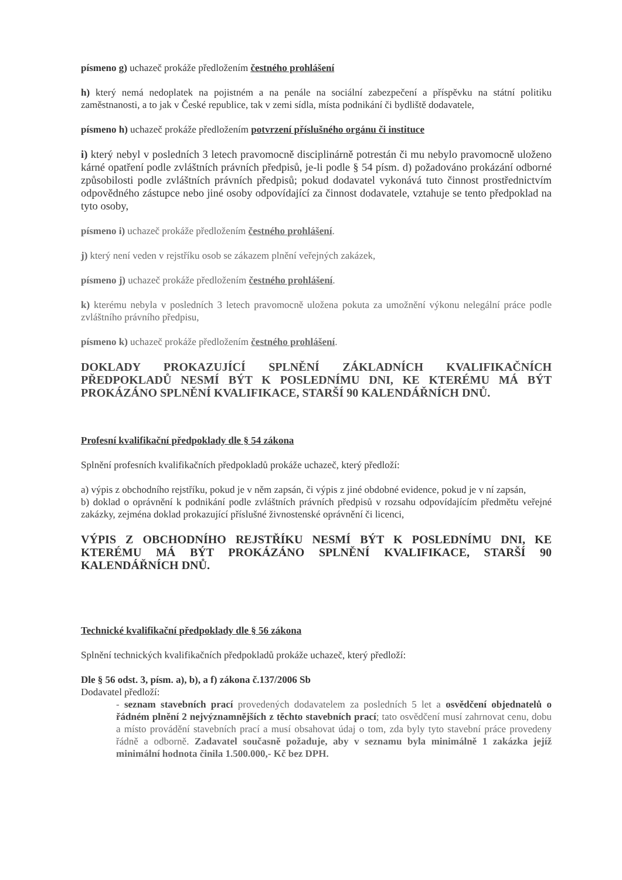písmeno g) uchazeč prokáže předložením čestného prohlášení
h) který nemá nedoplatek na pojistném a na penále na sociální zabezpečení a příspěvku na státní politiku zaměstnanosti, a to jak v České republice, tak v zemi sídla, místa podnikání či bydliště dodavatele,
písmeno h) uchazeč prokáže předložením potvrzení příslušného orgánu či instituce
i) který nebyl v posledních 3 letech pravomocně disciplinárně potrestán či mu nebylo pravomocně uloženo kárné opatření podle zvláštních právních předpisů, je-li podle § 54 písm. d) požadováno prokázání odborné způsobilosti podle zvláštních právních předpisů; pokud dodavatel vykonává tuto činnost prostřednictvím odpovědného zástupce nebo jiné osoby odpovídající za činnost dodavatele, vztahuje se tento předpoklad na tyto osoby,
písmeno i) uchazeč prokáže předložením čestného prohlášení.
j) který není veden v rejstříku osob se zákazem plnění veřejných zakázek,
písmeno j) uchazeč prokáže předložením čestného prohlášení.
k) kterému nebyla v posledních 3 letech pravomocně uložena pokuta za umožnění výkonu nelegální práce podle zvláštního právního předpisu,
písmeno k) uchazeč prokáže předložením čestného prohlášení.
DOKLADY PROKAZUJÍCÍ SPLNĚNÍ ZÁKLADNÍCH KVALIFIKAČNÍCH PŘEDPOKLADŮ NESMÍ BÝT K POSLEDNÍMU DNI, KE KTERÉMU MÁ BÝT PROKÁZÁNO SPLNĚNÍ KVALIFIKACE, STARŠÍ 90 KALENDÁŘNÍCH DNŮ.
Profesní kvalifikační předpoklady dle § 54 zákona
Splnění profesních kvalifikačních předpokladů prokáže uchazeč, který předloží:
a) výpis z obchodního rejstříku, pokud je v něm zapsán, či výpis z jiné obdobné evidence, pokud je v ní zapsán,
b) doklad o oprávnění k podnikání podle zvláštních právních předpisů v rozsahu odpovídajícím předmětu veřejné zakázky, zejména doklad prokazující příslušné živnostenské oprávnění či licenci,
VÝPIS Z OBCHODNÍHO REJSTŘÍKU NESMÍ BÝT K POSLEDNÍMU DNI, KE KTERÉMU MÁ BÝT PROKÁZÁNO SPLNĚNÍ KVALIFIKACE, STARŠÍ 90 KALENDÁŘNÍCH DNŮ.
Technické kvalifikační předpoklady dle § 56 zákona
Splnění technických kvalifikačních předpokladů prokáže uchazeč, který předloží:
Dle § 56 odst. 3, písm. a), b), a f) zákona č.137/2006 Sb
Dodavatel předloží:
- seznam stavebních prací provedených dodavatelem za posledních 5 let a osvědčení objednatelů o řádném plnění 2 nejvýznamnějších z těchto stavebních prací; tato osvědčení musí zahrnovat cenu, dobu a místo provádění stavebních prací a musí obsahovat údaj o tom, zda byly tyto stavební práce provedeny řádně a odborně. Zadavatel současně požaduje, aby v seznamu byla minimálně 1 zakázka jejíž minimální hodnota činila 1.500.000,- Kč bez DPH.